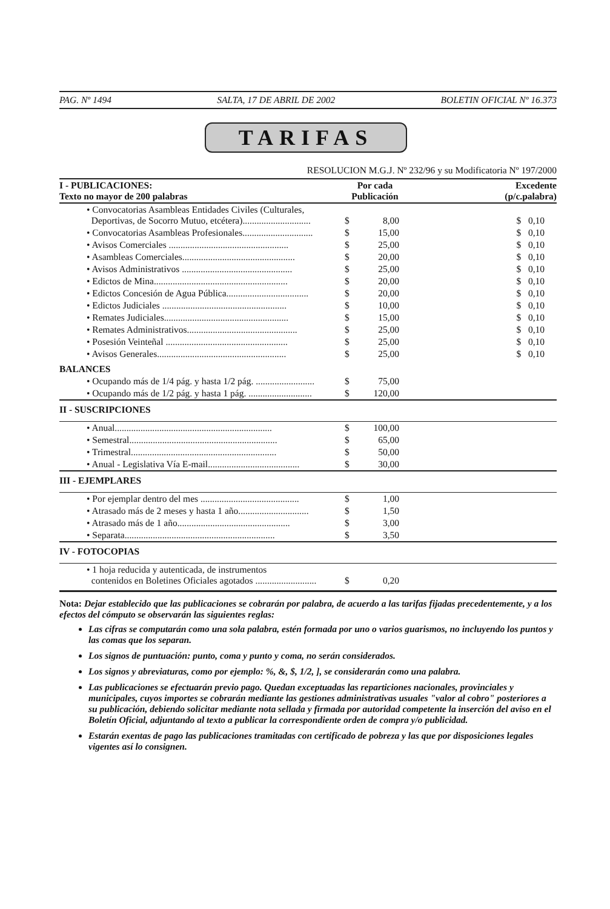PAG. Nº 1494 SALTA, 17 DE ABRIL DE 2002 BOLETIN OFICIAL Nº 16.373
TARIFAS
RESOLUCION M.G.J. Nº 232/96 y su Modificatoria Nº 197/2000
| I - PUBLICACIONES: Texto no mayor de 200 palabras | Por cada Publicación | | Excedente (p/c.palabra) |
| --- | --- | --- | --- |
| • Convocatorias Asambleas Entidades Civiles (Culturales, Deportivas, de Socorro Mutuo, etcétera)............................. | $ | 8,00 | $ 0,10 |
| • Convocatorias Asambleas Profesionales.............................. | $ | 15,00 | $ 0,10 |
| • Avisos Comerciales ................................................... | $ | 25,00 | $ 0,10 |
| • Asambleas Comerciales................................................ | $ | 20,00 | $ 0,10 |
| • Avisos Administrativos ............................................... | $ | 25,00 | $ 0,10 |
| • Edictos de Mina......................................................... | $ | 20,00 | $ 0,10 |
| • Edictos Concesión de Agua Pública................................... | $ | 20,00 | $ 0,10 |
| • Edictos Judiciales ..................................................... | $ | 10,00 | $ 0,10 |
| • Remates Judiciales..................................................... | $ | 15,00 | $ 0,10 |
| • Remates Administrativos............................................... | $ | 25,00 | $ 0,10 |
| • Posesión Veinteñal .................................................... | $ | 25,00 | $ 0,10 |
| • Avisos Generales....................................................... | $ | 25,00 | $ 0,10 |
| BALANCES | | | |
| • Ocupando más de 1/4 pág. y hasta 1/2 pág. ......................... | $ | 75,00 | |
| • Ocupando más de 1/2 pág. y hasta 1 pág. ........................... | $ | 120,00 | |
| II - SUSCRIPCIONES | | | |
| • Anual................................................................... | $ | 100,00 | |
| • Semestral............................................................... | $ | 65,00 | |
| • Trimestral.............................................................. | $ | 50,00 | |
| • Anual - Legislativa Vía E-mail....................................... | $ | 30,00 | |
| III - EJEMPLARES | | | |
| • Por ejemplar dentro del mes .......................................... | $ | 1,00 | |
| • Atrasado más de 2 meses y hasta 1 año.............................. | $ | 1,50 | |
| • Atrasado más de 1 año................................................ | $ | 3,00 | |
| • Separata................................................................ | $ | 3,50 | |
| IV - FOTOCOPIAS | | | |
| • 1 hoja reducida y autenticada, de instrumentos contenidos en Boletines Oficiales agotados .......................... | $ | 0,20 | |
Nota: Dejar establecido que las publicaciones se cobrarán por palabra, de acuerdo a las tarifas fijadas precedentemente, y a los efectos del cómputo se observarán las siguientes reglas:
Las cifras se computarán como una sola palabra, estén formada por uno o varios guarismos, no incluyendo los puntos y las comas que los separan.
Los signos de puntuación: punto, coma y punto y coma, no serán considerados.
Los signos y abreviaturas, como por ejemplo: %, &, $, 1/2, ], se considerarán como una palabra.
Las publicaciones se efectuarán previo pago. Quedan exceptuadas las reparticiones nacionales, provinciales y municipales, cuyos importes se cobrarán mediante las gestiones administrativas usuales "valor al cobro" posteriores a su publicación, debiendo solicitar mediante nota sellada y firmada por autoridad competente la inserción del aviso en el Boletín Oficial, adjuntando al texto a publicar la correspondiente orden de compra y/o publicidad.
Estarán exentas de pago las publicaciones tramitadas con certificado de pobreza y las que por disposiciones legales vigentes así lo consignen.